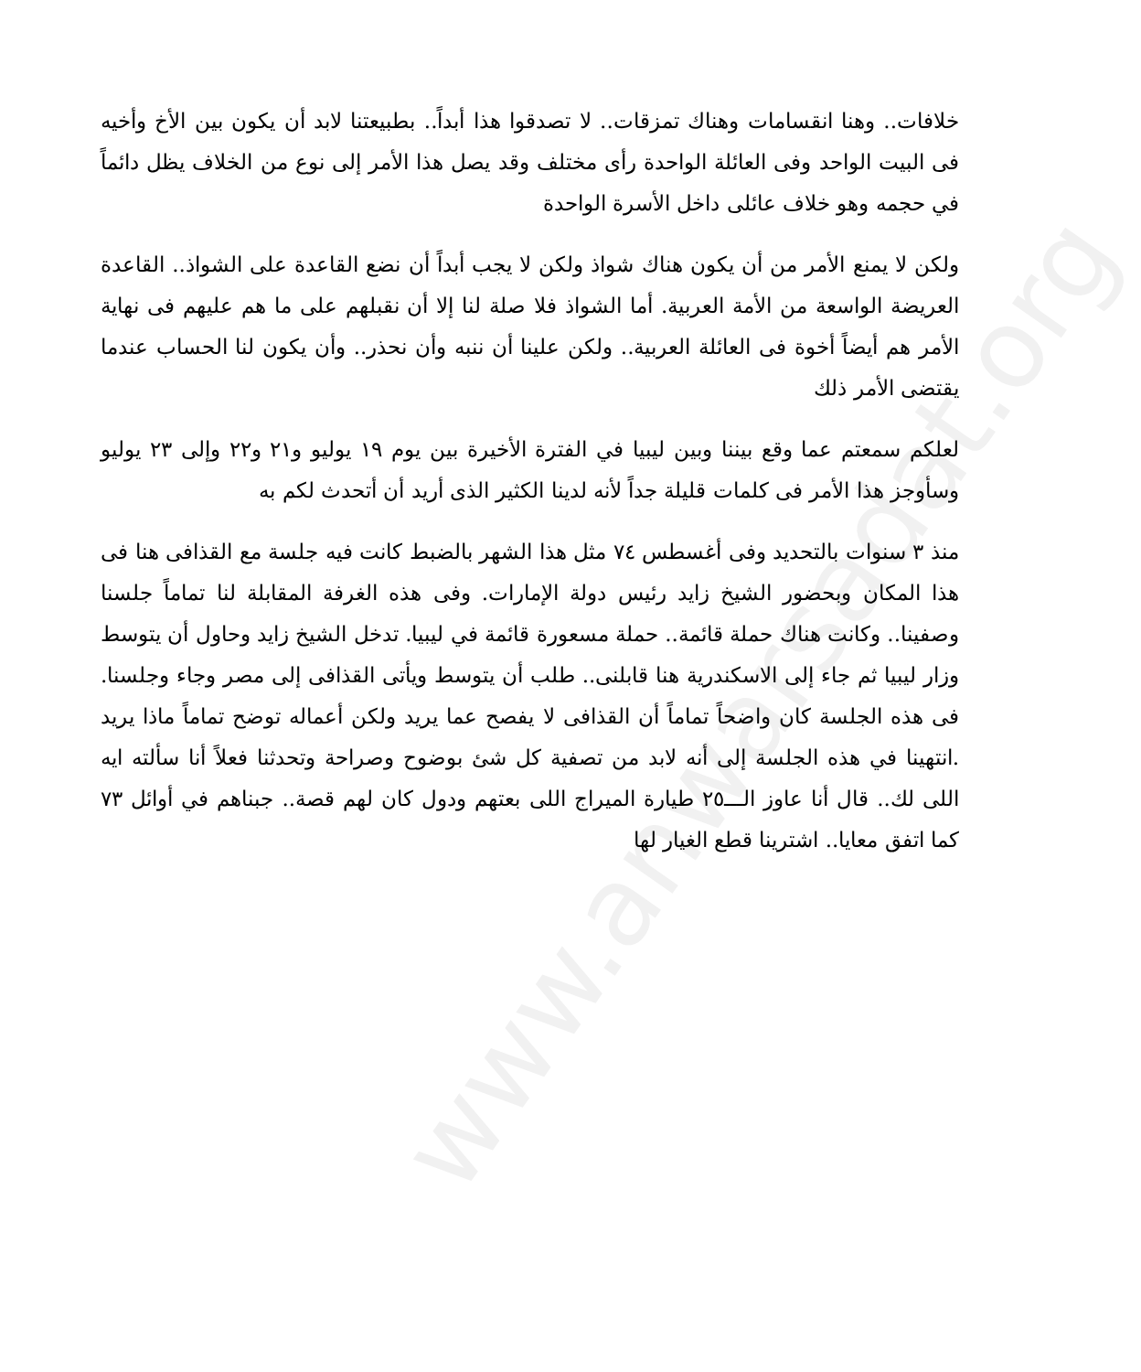www.anwarsadat.org
خلافات.. وهنا انقسامات وهناك تمزقات.. لا تصدقوا هذا أبداً.. بطبيعتنا لابد أن يكون بين الأخ وأخيه فى البيت الواحد وفى العائلة الواحدة رأى مختلف وقد يصل هذا الأمر إلى نوع من الخلاف يظل دائماً في حجمه وهو خلاف عائلى داخل الأسرة الواحدة
ولكن لا يمنع الأمر من أن يكون هناك شواذ ولكن لا يجب أبداً أن نضع القاعدة على الشواذ.. القاعدة العريضة الواسعة من الأمة العربية. أما الشواذ فلا صلة لنا إلا أن نقبلهم على ما هم عليهم فى نهاية الأمر هم أيضاً أخوة فى العائلة العربية.. ولكن علينا أن ننبه وأن نحذر.. وأن يكون لنا الحساب عندما يقتضى الأمر ذلك
لعلكم سمعتم عما وقع بيننا وبين ليبيا في الفترة الأخيرة بين يوم ١٩ يوليو و٢١ و٢٢ وإلى ٢٣ يوليو وسأوجز هذا الأمر فى كلمات قليلة جداً لأنه لدينا الكثير الذى أريد أن أتحدث لكم به
منذ ٣ سنوات بالتحديد وفى أغسطس ٧٤ مثل هذا الشهر بالضبط كانت فيه جلسة مع القذافى هنا فى هذا المكان وبحضور الشيخ زايد رئيس دولة الإمارات. وفى هذه الغرفة المقابلة لنا تماماً جلسنا وصفينا.. وكانت هناك حملة قائمة.. حملة مسعورة قائمة في ليبيا. تدخل الشيخ زايد وحاول أن يتوسط وزار ليبيا ثم جاء إلى الاسكندرية هنا قابلنى.. طلب أن يتوسط ويأتى القذافى إلى مصر وجاء وجلسنا. فى هذه الجلسة كان واضحاً تماماً أن القذافى لا يفصح عما يريد ولكن أعماله توضح تماماً ماذا يريد .انتهينا في هذه الجلسة إلى أنه لابد من تصفية كل شئ بوضوح وصراحة وتحدثنا فعلاً أنا سألته ايه اللى لك.. قال أنا عاوز الـــ٢٥ طيارة الميراج اللى بعتهم ودول كان لهم قصة.. جبناهم في أوائل ٧٣ كما اتفق معايا.. اشترينا قطع الغيار لها